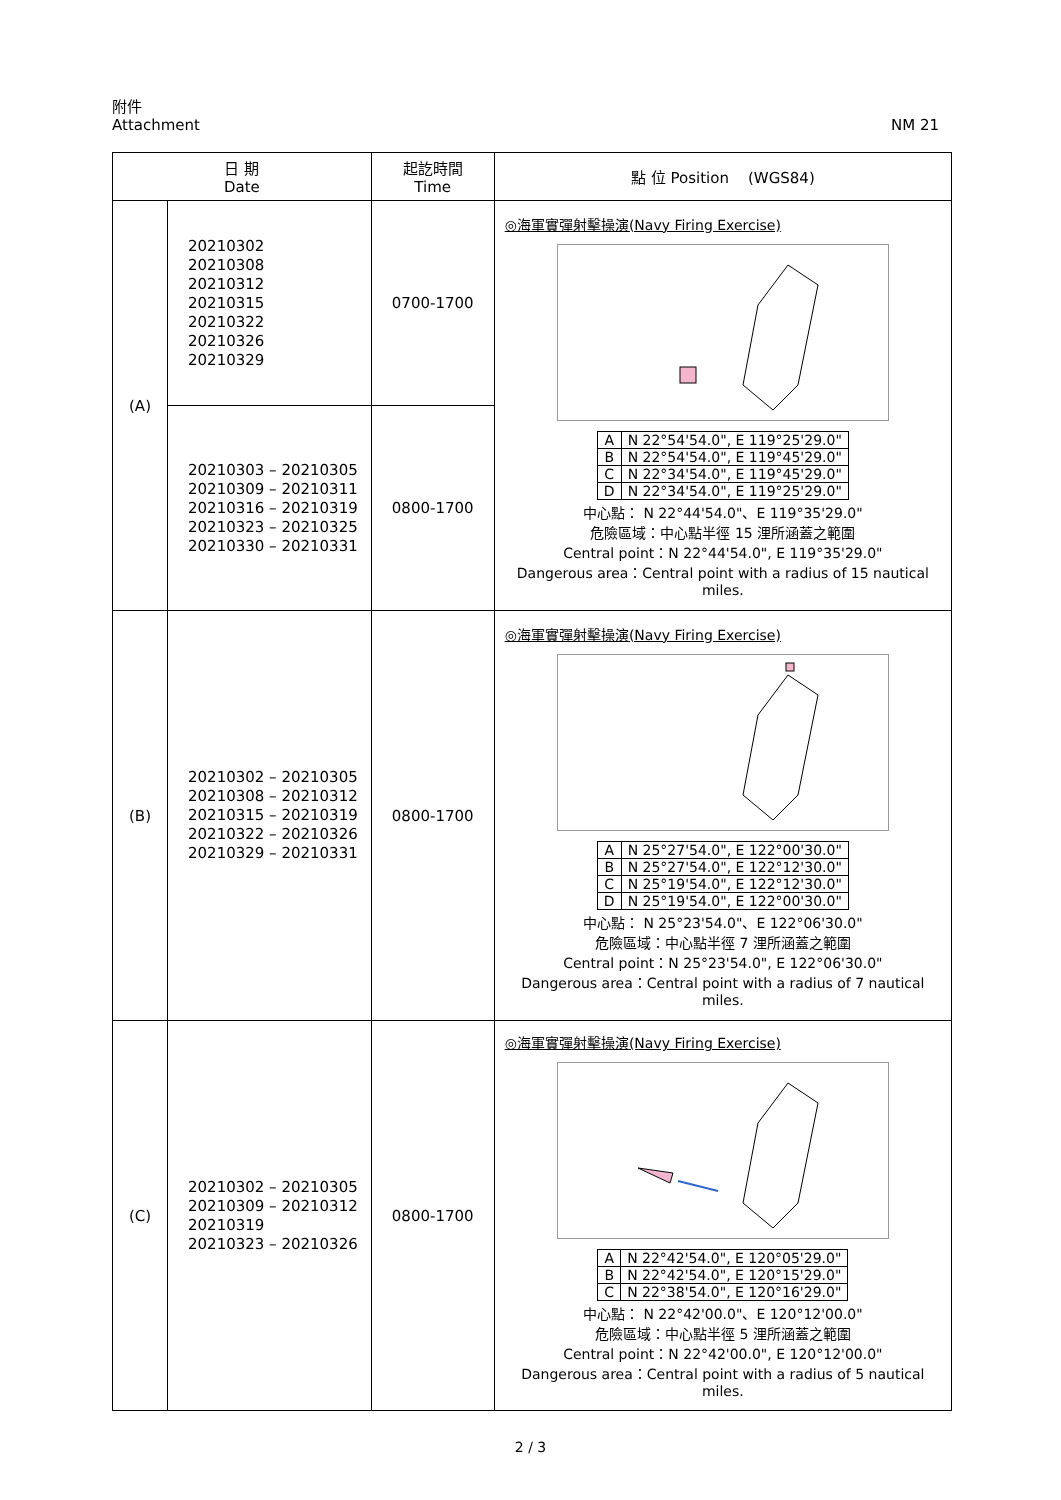附件
Attachment
NM 21
| 日 期 Date | | 起訖時間 Time | 點 位 Position (WGS84) |
| --- | --- | --- | --- |
| (A) | 20210302 20210308 20210312 20210315 20210322 20210326 20210329 | 0700-1700 | ◎海軍實彈射擊操演(Navy Firing Exercise) / A / N 22°54'54.0", E 119°25'29.0" / / B / N 22°54'54.0", E 119°45'29.0" / / C / N 22°34'54.0", E 119°45'29.0" / / D / N 22°34'54.0", E 119°25'29.0" / 中心點： N 22°44'54.0"、E 119°35'29.0" 危險區域：中心點半徑 15 浬所涵蓋之範圍 Central point：N 22°44'54.0", E 119°35'29.0" Dangerous area：Central point with a radius of 15 nautical miles. |
| | 20210303 – 20210305 20210309 – 20210311 20210316 – 20210319 20210323 – 20210325 20210330 – 20210331 | 0800-1700 | |
| (B) | 20210302 – 20210305 20210308 – 20210312 20210315 – 20210319 20210322 – 20210326 20210329 – 20210331 | 0800-1700 | ◎海軍實彈射擊操演(Navy Firing Exercise) / A / N 25°27'54.0", E 122°00'30.0" / / B / N 25°27'54.0", E 122°12'30.0" / / C / N 25°19'54.0", E 122°12'30.0" / / D / N 25°19'54.0", E 122°00'30.0" / 中心點： N 25°23'54.0"、E 122°06'30.0" 危險區域：中心點半徑 7 浬所涵蓋之範圍 Central point：N 25°23'54.0", E 122°06'30.0" Dangerous area：Central point with a radius of 7 nautical miles. |
| (C) | 20210302 – 20210305 20210309 – 20210312 20210319 20210323 – 20210326 | 0800-1700 | ◎海軍實彈射擊操演(Navy Firing Exercise) / A / N 22°42'54.0", E 120°05'29.0" / / B / N 22°42'54.0", E 120°15'29.0" / / C / N 22°38'54.0", E 120°16'29.0" / 中心點： N 22°42'00.0"、E 120°12'00.0" 危險區域：中心點半徑 5 浬所涵蓋之範圍 Central point：N 22°42'00.0", E 120°12'00.0" Dangerous area：Central point with a radius of 5 nautical miles. |
2 / 3